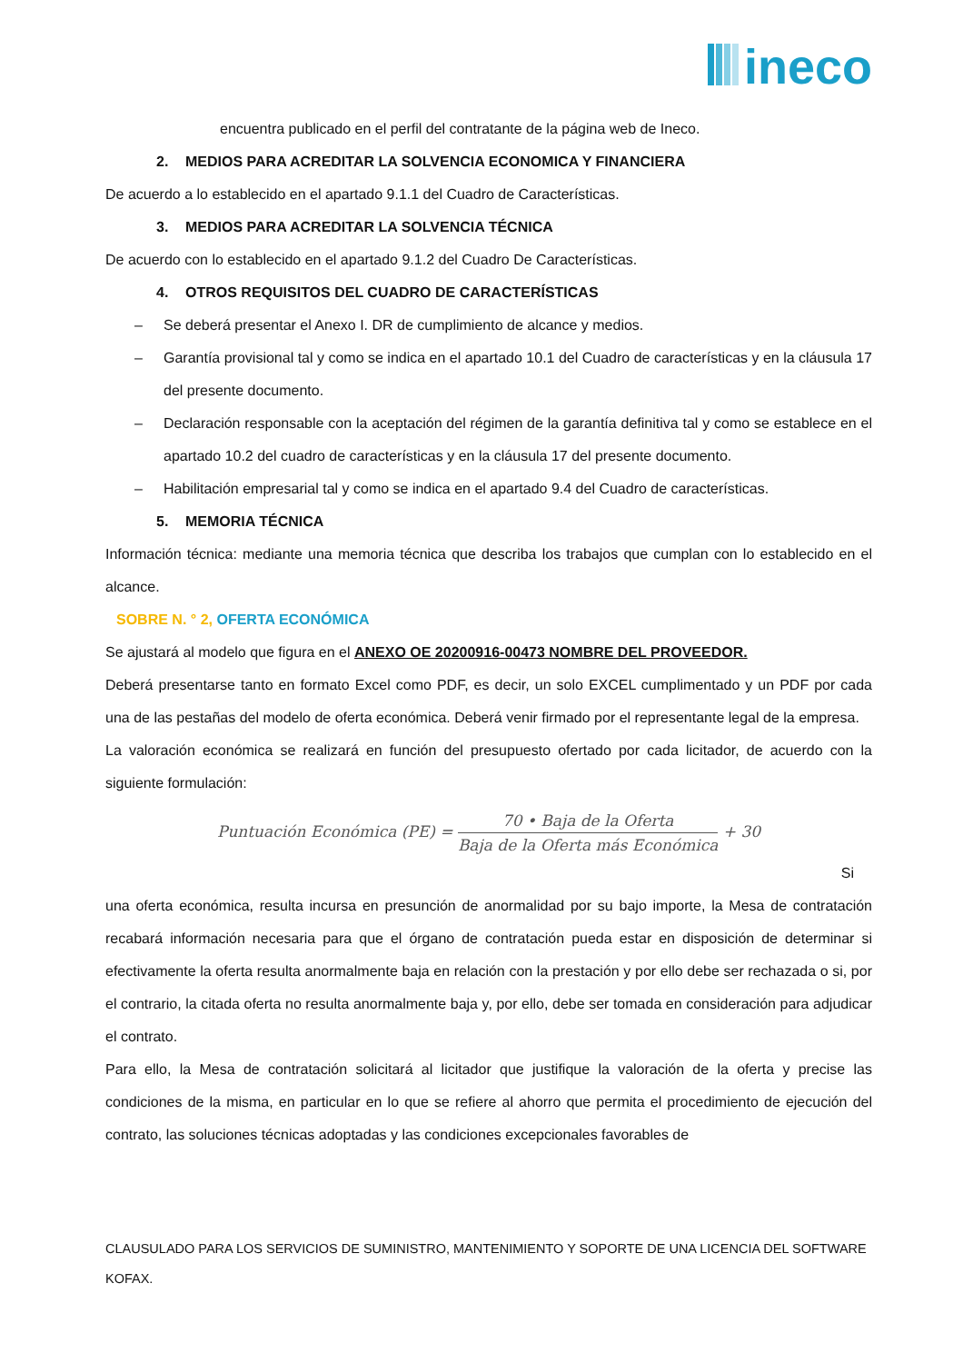ineco
encuentra publicado en el perfil del contratante de la página web de Ineco.
2. MEDIOS PARA ACREDITAR LA SOLVENCIA ECONOMICA Y FINANCIERA
De acuerdo a lo establecido en el apartado 9.1.1 del Cuadro de Características.
3. MEDIOS PARA ACREDITAR LA SOLVENCIA TÉCNICA
De acuerdo con lo establecido en el apartado 9.1.2 del Cuadro De Características.
4. OTROS REQUISITOS DEL CUADRO DE CARACTERÍSTICAS
– Se deberá presentar el Anexo I. DR de cumplimiento de alcance y medios.
– Garantía provisional tal y como se indica en el apartado 10.1 del Cuadro de características y en la cláusula 17 del presente documento.
– Declaración responsable con la aceptación del régimen de la garantía definitiva tal y como se establece en el apartado 10.2 del cuadro de características y en la cláusula 17 del presente documento.
– Habilitación empresarial tal y como se indica en el apartado 9.4 del Cuadro de características.
5. MEMORIA TÉCNICA
Información técnica: mediante una memoria técnica que describa los trabajos que cumplan con lo establecido en el alcance.
SOBRE N. ° 2, OFERTA ECONÓMICA
Se ajustará al modelo que figura en el ANEXO OE 20200916-00473 NOMBRE DEL PROVEEDOR.
Deberá presentarse tanto en formato Excel como PDF, es decir, un solo EXCEL cumplimentado y un PDF por cada una de las pestañas del modelo de oferta económica. Deberá venir firmado por el representante legal de la empresa.
La valoración económica se realizará en función del presupuesto ofertado por cada licitador, de acuerdo con la siguiente formulación:
Puntuación Económica (PE) =
70 • Baja de la Oferta
Baja de la Oferta más Económica
+ 30
Si
una oferta económica, resulta incursa en presunción de anormalidad por su bajo importe, la Mesa de contratación recabará información necesaria para que el órgano de contratación pueda estar en disposición de determinar si efectivamente la oferta resulta anormalmente baja en relación con la prestación y por ello debe ser rechazada o si, por el contrario, la citada oferta no resulta anormalmente baja y, por ello, debe ser tomada en consideración para adjudicar el contrato.
Para ello, la Mesa de contratación solicitará al licitador que justifique la valoración de la oferta y precise las condiciones de la misma, en particular en lo que se refiere al ahorro que permita el procedimiento de ejecución del contrato, las soluciones técnicas adoptadas y las condiciones excepcionales favorables de
CLAUSULADO PARA LOS SERVICIOS DE SUMINISTRO, MANTENIMIENTO Y SOPORTE DE UNA LICENCIA DEL SOFTWARE KOFAX.